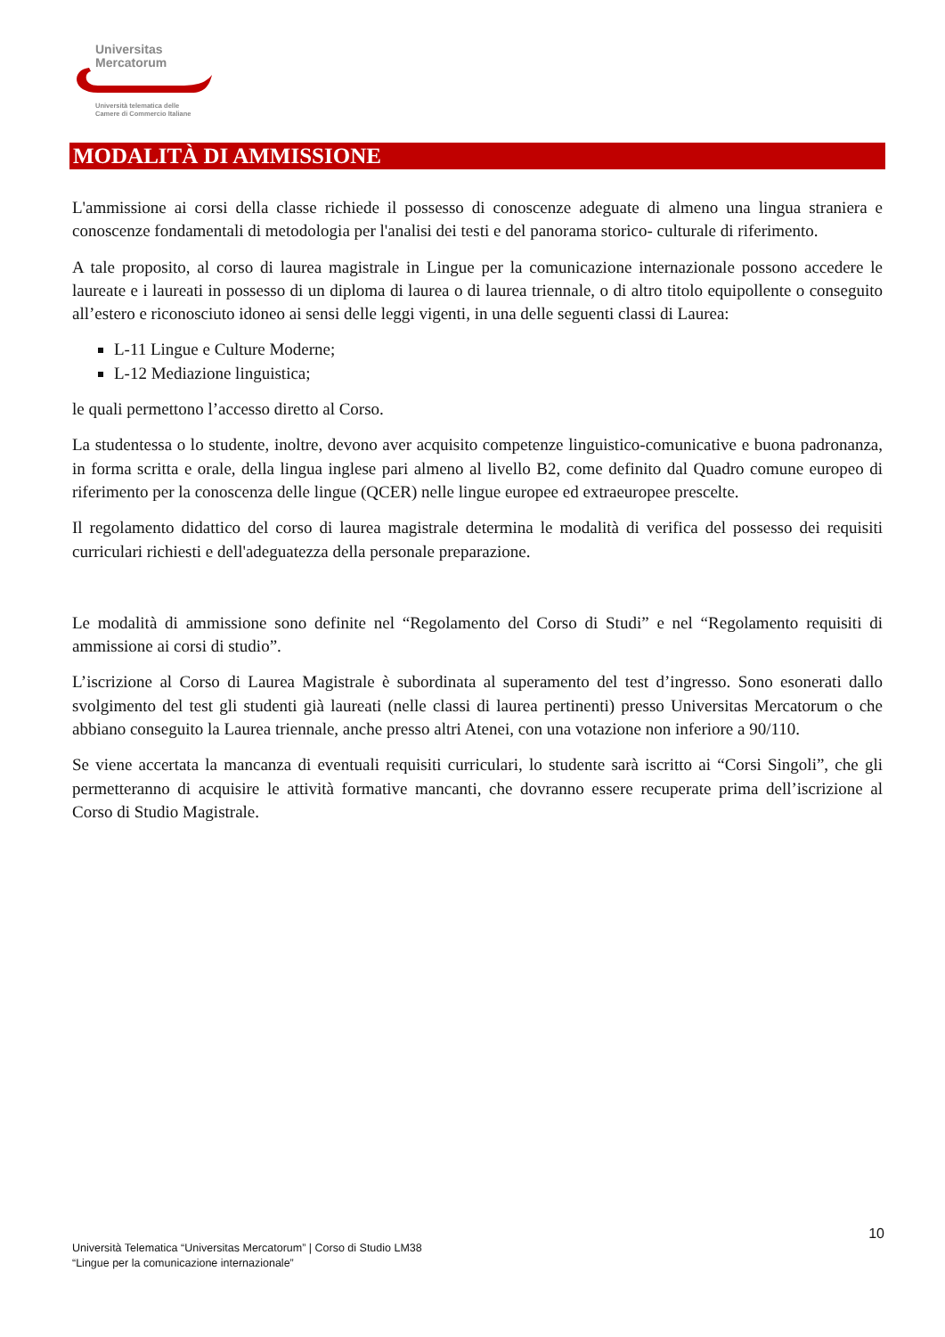Universitas
Mercatorum
Università telematica delle
Camere di Commercio Italiane
MODALITÀ DI AMMISSIONE
L'ammissione ai corsi della classe richiede il possesso di conoscenze adeguate di almeno una lingua straniera e conoscenze fondamentali di metodologia per l'analisi dei testi e del panorama storico- culturale di riferimento.
A tale proposito, al corso di laurea magistrale in Lingue per la comunicazione internazionale possono accedere le laureate e i laureati in possesso di un diploma di laurea o di laurea triennale, o di altro titolo equipollente o conseguito all’estero e riconosciuto idoneo ai sensi delle leggi vigenti, in una delle seguenti classi di Laurea:
L-11 Lingue e Culture Moderne;
L-12 Mediazione linguistica;
le quali permettono l’accesso diretto al Corso.
La studentessa o lo studente, inoltre, devono aver acquisito competenze linguistico-comunicative e buona padronanza, in forma scritta e orale, della lingua inglese pari almeno al livello B2, come definito dal Quadro comune europeo di riferimento per la conoscenza delle lingue (QCER) nelle lingue europee ed extraeuropee prescelte.
Il regolamento didattico del corso di laurea magistrale determina le modalità di verifica del possesso dei requisiti curriculari richiesti e dell'adeguatezza della personale preparazione.
Le modalità di ammissione sono definite nel “Regolamento del Corso di Studi” e nel “Regolamento requisiti di ammissione ai corsi di studio”.
L’iscrizione al Corso di Laurea Magistrale è subordinata al superamento del test d’ingresso. Sono esonerati dallo svolgimento del test gli studenti già laureati (nelle classi di laurea pertinenti) presso Universitas Mercatorum o che abbiano conseguito la Laurea triennale, anche presso altri Atenei, con una votazione non inferiore a 90/110.
Se viene accertata la mancanza di eventuali requisiti curriculari, lo studente sarà iscritto ai “Corsi Singoli”, che gli permetteranno di acquisire le attività formative mancanti, che dovranno essere recuperate prima dell’iscrizione al Corso di Studio Magistrale.
10
Università Telematica “Universitas Mercatorum” | Corso di Studio LM38
“Lingue per la comunicazione internazionale”